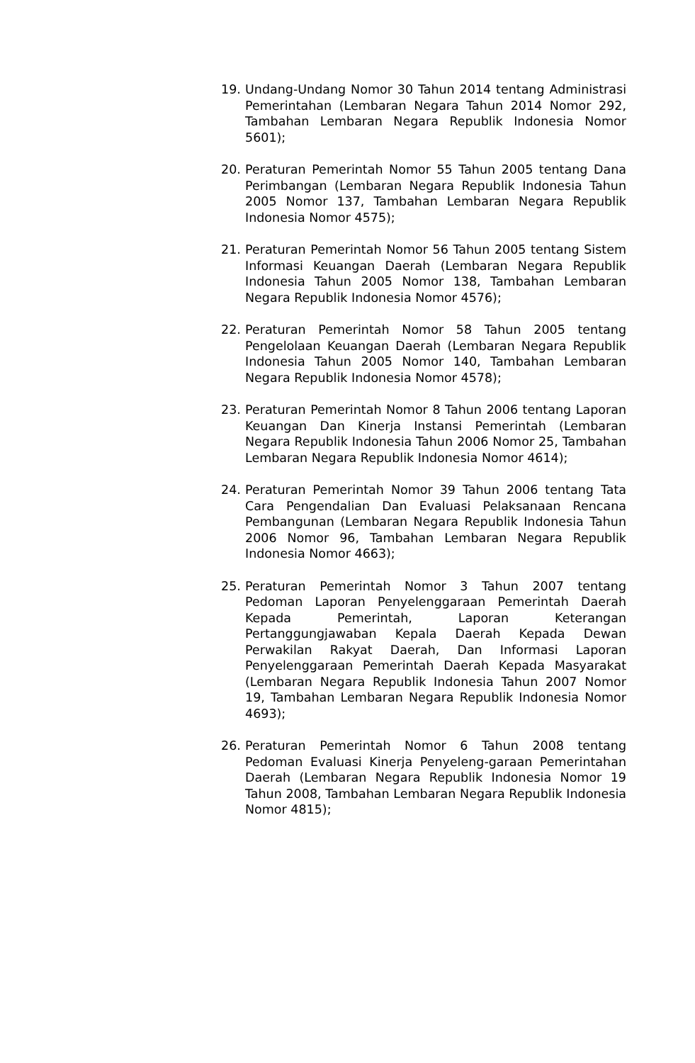19. Undang-Undang Nomor 30 Tahun 2014 tentang Administrasi Pemerintahan (Lembaran Negara Tahun 2014 Nomor 292, Tambahan Lembaran Negara Republik Indonesia Nomor 5601);
20. Peraturan Pemerintah Nomor 55 Tahun 2005 tentang Dana Perimbangan (Lembaran Negara Republik Indonesia Tahun 2005 Nomor 137, Tambahan Lembaran Negara Republik Indonesia Nomor 4575);
21. Peraturan Pemerintah Nomor 56 Tahun 2005 tentang Sistem Informasi Keuangan Daerah (Lembaran Negara Republik Indonesia Tahun 2005 Nomor 138, Tambahan Lembaran Negara Republik Indonesia Nomor 4576);
22. Peraturan Pemerintah Nomor 58 Tahun 2005 tentang Pengelolaan Keuangan Daerah (Lembaran Negara Republik Indonesia Tahun 2005 Nomor 140, Tambahan Lembaran Negara Republik Indonesia Nomor 4578);
23. Peraturan Pemerintah Nomor 8 Tahun 2006 tentang Laporan Keuangan Dan Kinerja Instansi Pemerintah (Lembaran Negara Republik Indonesia Tahun 2006 Nomor 25, Tambahan Lembaran Negara Republik Indonesia Nomor 4614);
24. Peraturan Pemerintah Nomor 39 Tahun 2006 tentang Tata Cara Pengendalian Dan Evaluasi Pelaksanaan Rencana Pembangunan (Lembaran Negara Republik Indonesia Tahun 2006 Nomor 96, Tambahan Lembaran Negara Republik Indonesia Nomor 4663);
25. Peraturan Pemerintah Nomor 3 Tahun 2007 tentang Pedoman Laporan Penyelenggaraan Pemerintah Daerah Kepada Pemerintah, Laporan Keterangan Pertanggungjawaban Kepala Daerah Kepada Dewan Perwakilan Rakyat Daerah, Dan Informasi Laporan Penyelenggaraan Pemerintah Daerah Kepada Masyarakat (Lembaran Negara Republik Indonesia Tahun 2007 Nomor 19, Tambahan Lembaran Negara Republik Indonesia Nomor 4693);
26. Peraturan Pemerintah Nomor 6 Tahun 2008 tentang Pedoman Evaluasi Kinerja Penyeleng-garaan Pemerintahan Daerah (Lembaran Negara Republik Indonesia Nomor 19 Tahun 2008, Tambahan Lembaran Negara Republik Indonesia Nomor 4815);